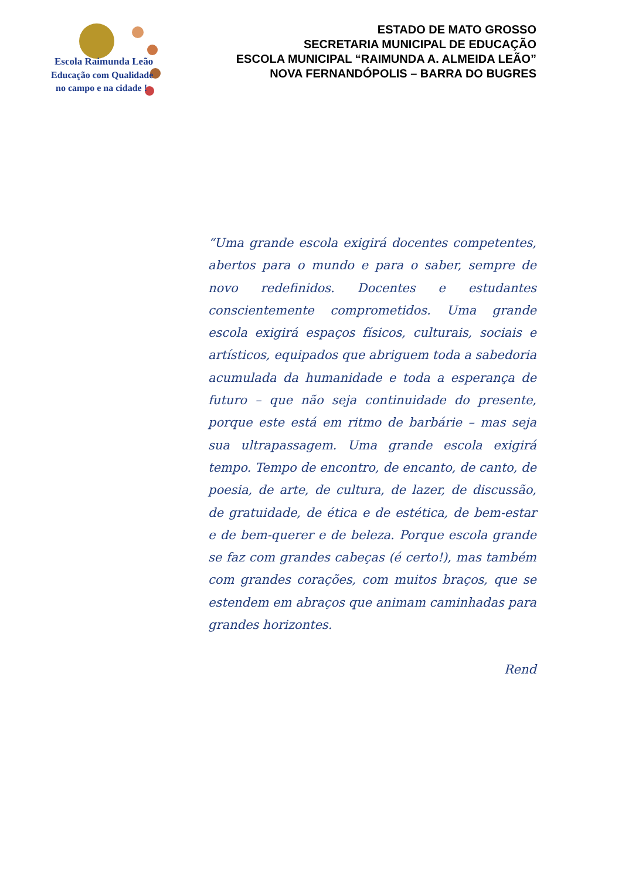Escola Raimunda Leão
Educação com Qualidade
no campo e na cidade !
ESTADO DE MATO GROSSO
SECRETARIA MUNICIPAL DE EDUCAÇÃO
ESCOLA MUNICIPAL “RAIMUNDA A. ALMEIDA LEÃO”
NOVA FERNANDÓPOLIS – BARRA DO BUGRES
“Uma grande escola exigirá docentes competentes, abertos para o mundo e para o saber, sempre de novo redefinidos. Docentes e estudantes conscientemente comprometidos. Uma grande escola exigirá espaços físicos, culturais, sociais e artísticos, equipados que abriguem toda a sabedoria acumulada da humanidade e toda a esperança de futuro – que não seja continuidade do presente, porque este está em ritmo de barbárie – mas seja sua ultrapassagem. Uma grande escola exigirá tempo. Tempo de encontro, de encanto, de canto, de poesia, de arte, de cultura, de lazer, de discussão, de gratuidade, de ética e de estética, de bem-estar e de bem-querer e de beleza. Porque escola grande se faz com grandes cabeças (é certo!), mas também com grandes corações, com muitos braços, que se estendem em abraços que animam caminhadas para grandes horizontes.
Rend